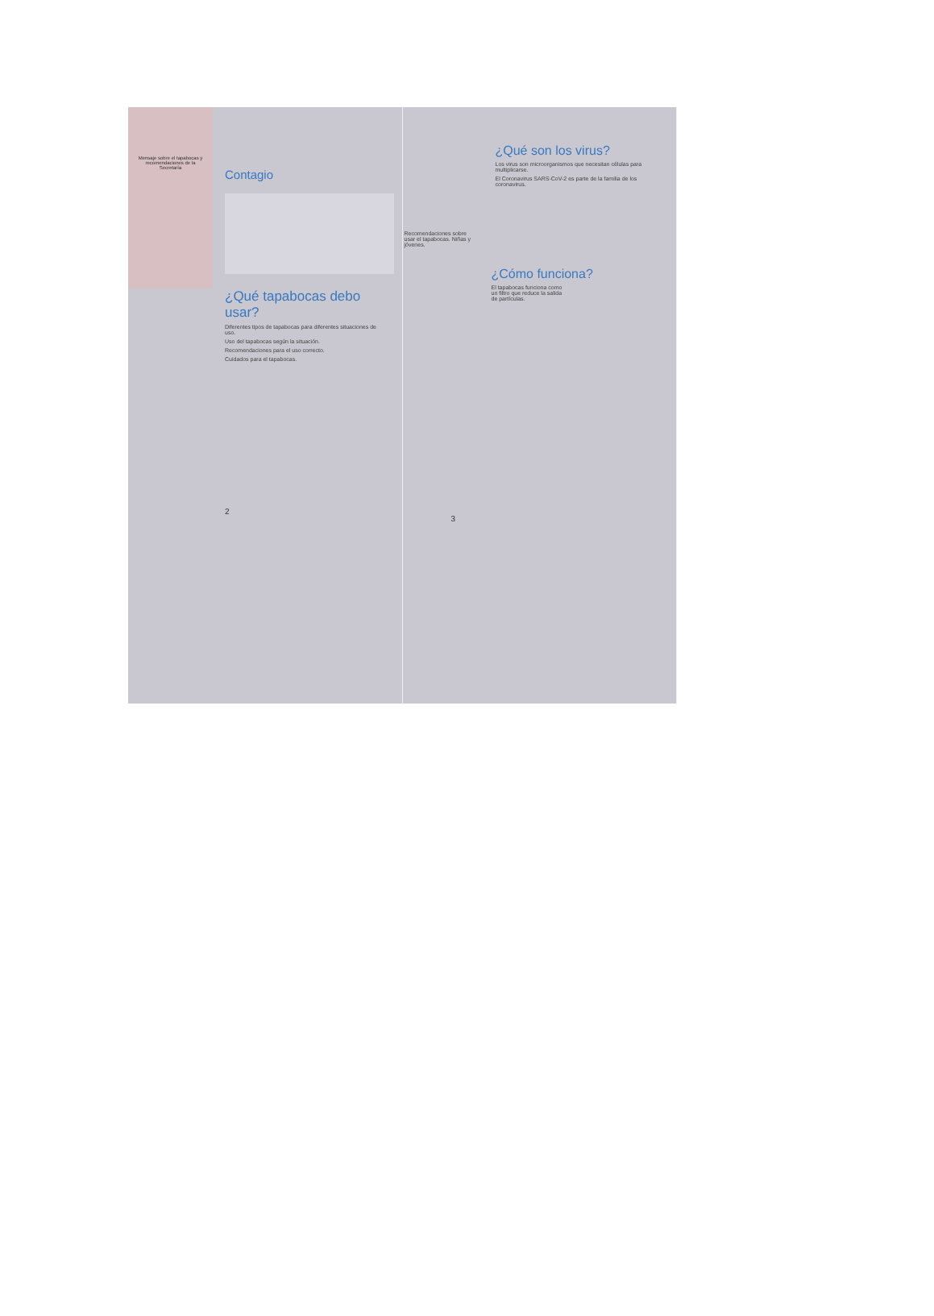Mensaje sobre el tapabocas y recomendaciones de la Secretaría
Contagio
¿Qué tapabocas debo usar?
Diferentes tipos de tapabocas para diferentes situaciones de uso.
Uso del tapabocas según la situación.
Recomendaciones para el uso correcto.
Cuidados para el tapabocas.
2
¿Qué son los virus?
Los virus son microorganismos que necesitan células para multiplicarse.
El Coronavirus SARS-CoV-2 es parte de la familia de los coronavirus.
Recomendaciones sobre usar el tapabocas. Niñas y jóvenes.
¿Cómo funciona?
El tapabocas funciona como un filtro que reduce la salida de partículas.
3